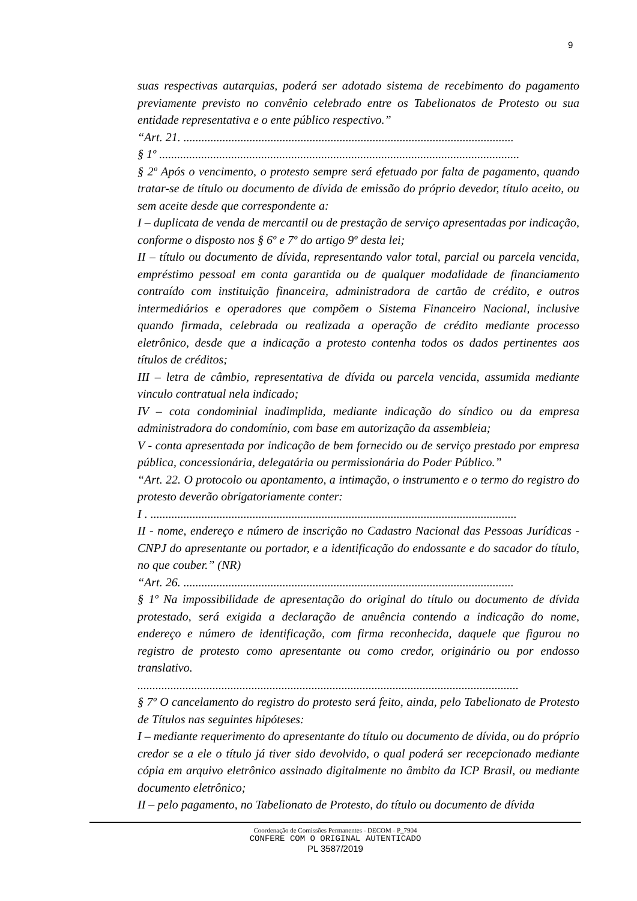9
suas respectivas autarquias, poderá ser adotado sistema de recebimento do pagamento previamente previsto no convênio celebrado entre os Tabelionatos de Protesto ou sua entidade representativa e o ente público respectivo.”
“Art. 21. ..............................................................................................................
§ 1º ........................................................................................................................
§ 2º Após o vencimento, o protesto sempre será efetuado por falta de pagamento, quando tratar-se de título ou documento de dívida de emissão do próprio devedor, título aceito, ou sem aceite desde que correspondente a:
I – duplicata de venda de mercantil ou de prestação de serviço apresentadas por indicação, conforme o disposto nos § 6º e 7º do artigo 9º desta lei;
II – título ou documento de dívida, representando valor total, parcial ou parcela vencida, empréstimo pessoal em conta garantida ou de qualquer modalidade de financiamento contraído com instituição financeira, administradora de cartão de crédito, e outros intermediários e operadores que compõem o Sistema Financeiro Nacional, inclusive quando firmada, celebrada ou realizada a operação de crédito mediante processo eletrônico, desde que a indicação a protesto contenha todos os dados pertinentes aos títulos de créditos;
III – letra de câmbio, representativa de dívida ou parcela vencida, assumida mediante vinculo contratual nela indicado;
IV – cota condominial inadimplida, mediante indicação do síndico ou da empresa administradora do condomínio, com base em autorização da assembleia;
V - conta apresentada por indicação de bem fornecido ou de serviço prestado por empresa pública, concessionária, delegatária ou permissionária do Poder Público.”
“Art. 22. O protocolo ou apontamento, a intimação, o instrumento e o termo do registro do protesto deverão obrigatoriamente conter:
I . ..........................................................................................................................
II - nome, endereço e número de inscrição no Cadastro Nacional das Pessoas Jurídicas - CNPJ do apresentante ou portador, e a identificação do endossante e do sacador do título, no que couber.” (NR)
“Art. 26. ..............................................................................................................
§ 1º Na impossibilidade de apresentação do original do título ou documento de dívida protestado, será exigida a declaração de anuência contendo a indicação do nome, endereço e número de identificação, com firma reconhecida, daquele que figurou no registro de protesto como apresentante ou como credor, originário ou por endosso translativo.
...............................................................................................................................
§ 7º O cancelamento do registro do protesto será feito, ainda, pelo Tabelionato de Protesto de Títulos nas seguintes hipóteses:
I – mediante requerimento do apresentante do título ou documento de dívida, ou do próprio credor se a ele o título já tiver sido devolvido, o qual poderá ser recepcionado mediante cópia em arquivo eletrônico assinado digitalmente no âmbito da ICP Brasil, ou mediante documento eletrônico;
II – pelo pagamento, no Tabelionato de Protesto, do título ou documento de dívida
Coordenação de Comissões Permanentes - DECOM - P_7904
CONFERE COM O ORIGINAL AUTENTICADO
PL 3587/2019